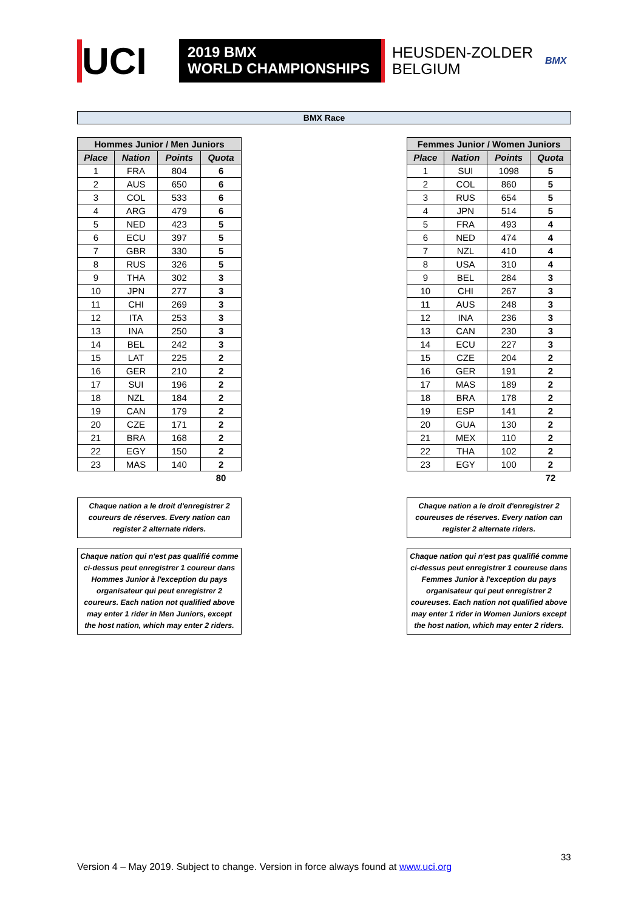UCI
2019 BMX
WORLD CHAMPIONSHIPS
HEUSDEN-ZOLDER
BELGIUM
BMX
BMX Race
| Hommes Junior / Men Juniors | | | |
| --- | --- | --- | --- |
| Place | Nation | Points | Quota |
| 1 | FRA | 804 | 6 |
| 2 | AUS | 650 | 6 |
| 3 | COL | 533 | 6 |
| 4 | ARG | 479 | 6 |
| 5 | NED | 423 | 5 |
| 6 | ECU | 397 | 5 |
| 7 | GBR | 330 | 5 |
| 8 | RUS | 326 | 5 |
| 9 | THA | 302 | 3 |
| 10 | JPN | 277 | 3 |
| 11 | CHI | 269 | 3 |
| 12 | ITA | 253 | 3 |
| 13 | INA | 250 | 3 |
| 14 | BEL | 242 | 3 |
| 15 | LAT | 225 | 2 |
| 16 | GER | 210 | 2 |
| 17 | SUI | 196 | 2 |
| 18 | NZL | 184 | 2 |
| 19 | CAN | 179 | 2 |
| 20 | CZE | 171 | 2 |
| 21 | BRA | 168 | 2 |
| 22 | EGY | 150 | 2 |
| 23 | MAS | 140 | 2 |
| | | | 80 |
Chaque nation a le droit d'enregistrer 2 coureurs de réserves. Every nation can register 2 alternate riders.
Chaque nation qui n'est pas qualifié comme ci-dessus peut enregistrer 1 coureur dans Hommes Junior à l'exception du pays organisateur qui peut enregistrer 2 coureurs. Each nation not qualified above may enter 1 rider in Men Juniors, except the host nation, which may enter 2 riders.
| Femmes Junior / Women Juniors | | | |
| --- | --- | --- | --- |
| Place | Nation | Points | Quota |
| 1 | SUI | 1098 | 5 |
| 2 | COL | 860 | 5 |
| 3 | RUS | 654 | 5 |
| 4 | JPN | 514 | 5 |
| 5 | FRA | 493 | 4 |
| 6 | NED | 474 | 4 |
| 7 | NZL | 410 | 4 |
| 8 | USA | 310 | 4 |
| 9 | BEL | 284 | 3 |
| 10 | CHI | 267 | 3 |
| 11 | AUS | 248 | 3 |
| 12 | INA | 236 | 3 |
| 13 | CAN | 230 | 3 |
| 14 | ECU | 227 | 3 |
| 15 | CZE | 204 | 2 |
| 16 | GER | 191 | 2 |
| 17 | MAS | 189 | 2 |
| 18 | BRA | 178 | 2 |
| 19 | ESP | 141 | 2 |
| 20 | GUA | 130 | 2 |
| 21 | MEX | 110 | 2 |
| 22 | THA | 102 | 2 |
| 23 | EGY | 100 | 2 |
| | | | 72 |
Chaque nation a le droit d'enregistrer 2 coureuses de réserves. Every nation can register 2 alternate riders.
Chaque nation qui n'est pas qualifié comme ci-dessus peut enregistrer 1 coureuse dans Femmes Junior à l'exception du pays organisateur qui peut enregistrer 2 coureuses. Each nation not qualified above may enter 1 rider in Women Juniors except the host nation, which may enter 2 riders.
33
Version 4 – May 2019. Subject to change. Version in force always found at www.uci.org